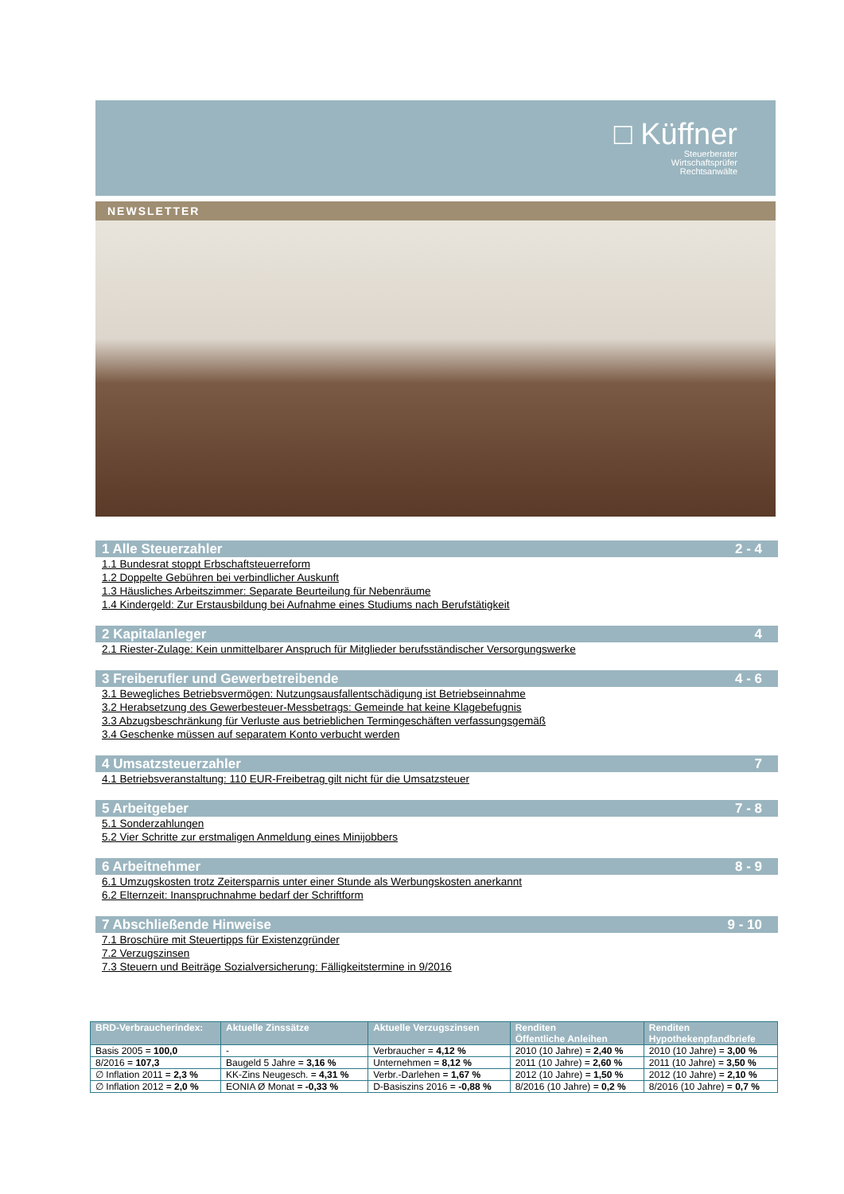□ Küffner
Steuerberater
Wirtschaftsprüfer
Rechtsanwälte
NEWSLETTER
1 Alle Steuerzahler 2 - 4
1.1 Bundesrat stoppt Erbschaftsteuerreform
1.2 Doppelte Gebühren bei verbindlicher Auskunft
1.3 Häusliches Arbeitszimmer: Separate Beurteilung für Nebenräume
1.4 Kindergeld: Zur Erstausbildung bei Aufnahme eines Studiums nach Berufstätigkeit
2 Kapitalanleger 4
2.1 Riester-Zulage: Kein unmittelbarer Anspruch für Mitglieder berufsständischer Versorgungswerke
3 Freiberufler und Gewerbetreibende 4 - 6
3.1 Bewegliches Betriebsvermögen: Nutzungsausfallentschädigung ist Betriebseinnahme
3.2 Herabsetzung des Gewerbesteuer-Messbetrags: Gemeinde hat keine Klagebefugnis
3.3 Abzugsbeschränkung für Verluste aus betrieblichen Termingeschäften verfassungsgemäß
3.4 Geschenke müssen auf separatem Konto verbucht werden
4 Umsatzsteuerzahler 7
4.1 Betriebsveranstaltung: 110 EUR-Freibetrag gilt nicht für die Umsatzsteuer
5 Arbeitgeber 7 - 8
5.1 Sonderzahlungen
5.2 Vier Schritte zur erstmaligen Anmeldung eines Minijobbers
6 Arbeitnehmer 8 - 9
6.1 Umzugskosten trotz Zeitersparnis unter einer Stunde als Werbungskosten anerkannt
6.2 Elternzeit: Inanspruchnahme bedarf der Schriftform
7 Abschließende Hinweise 9 - 10
7.1 Broschüre mit Steuertipps für Existenzgründer
7.2 Verzugszinsen
7.3 Steuern und Beiträge Sozialversicherung: Fälligkeitstermine in 9/2016
| BRD-Verbraucherindex: | Aktuelle Zinssätze | Aktuelle Verzugszinsen | Renditen Öffentliche Anleihen | Renditen Hypothekenpfandbriefe |
| --- | --- | --- | --- | --- |
| Basis 2005 = 100,0 | - | Verbraucher = 4,12 % | 2010 (10 Jahre) = 2,40 % | 2010 (10 Jahre) = 3,00 % |
| 8/2016 = 107,3 | Baugeld 5 Jahre = 3,16 % | Unternehmen = 8,12 % | 2011 (10 Jahre) = 2,60 % | 2011 (10 Jahre) = 3,50 % |
| ∅ Inflation 2011 = 2,3 % | KK-Zins Neugesch. = 4,31 % | Verbr.-Darlehen = 1,67 % | 2012 (10 Jahre) = 1,50 % | 2012 (10 Jahre) = 2,10 % |
| ∅ Inflation 2012 = 2,0 % | EONIA Ø Monat = -0,33 % | D-Basiszins 2016 = -0,88 % | 8/2016 (10 Jahre) = 0,2 % | 8/2016 (10 Jahre) = 0,7 % |